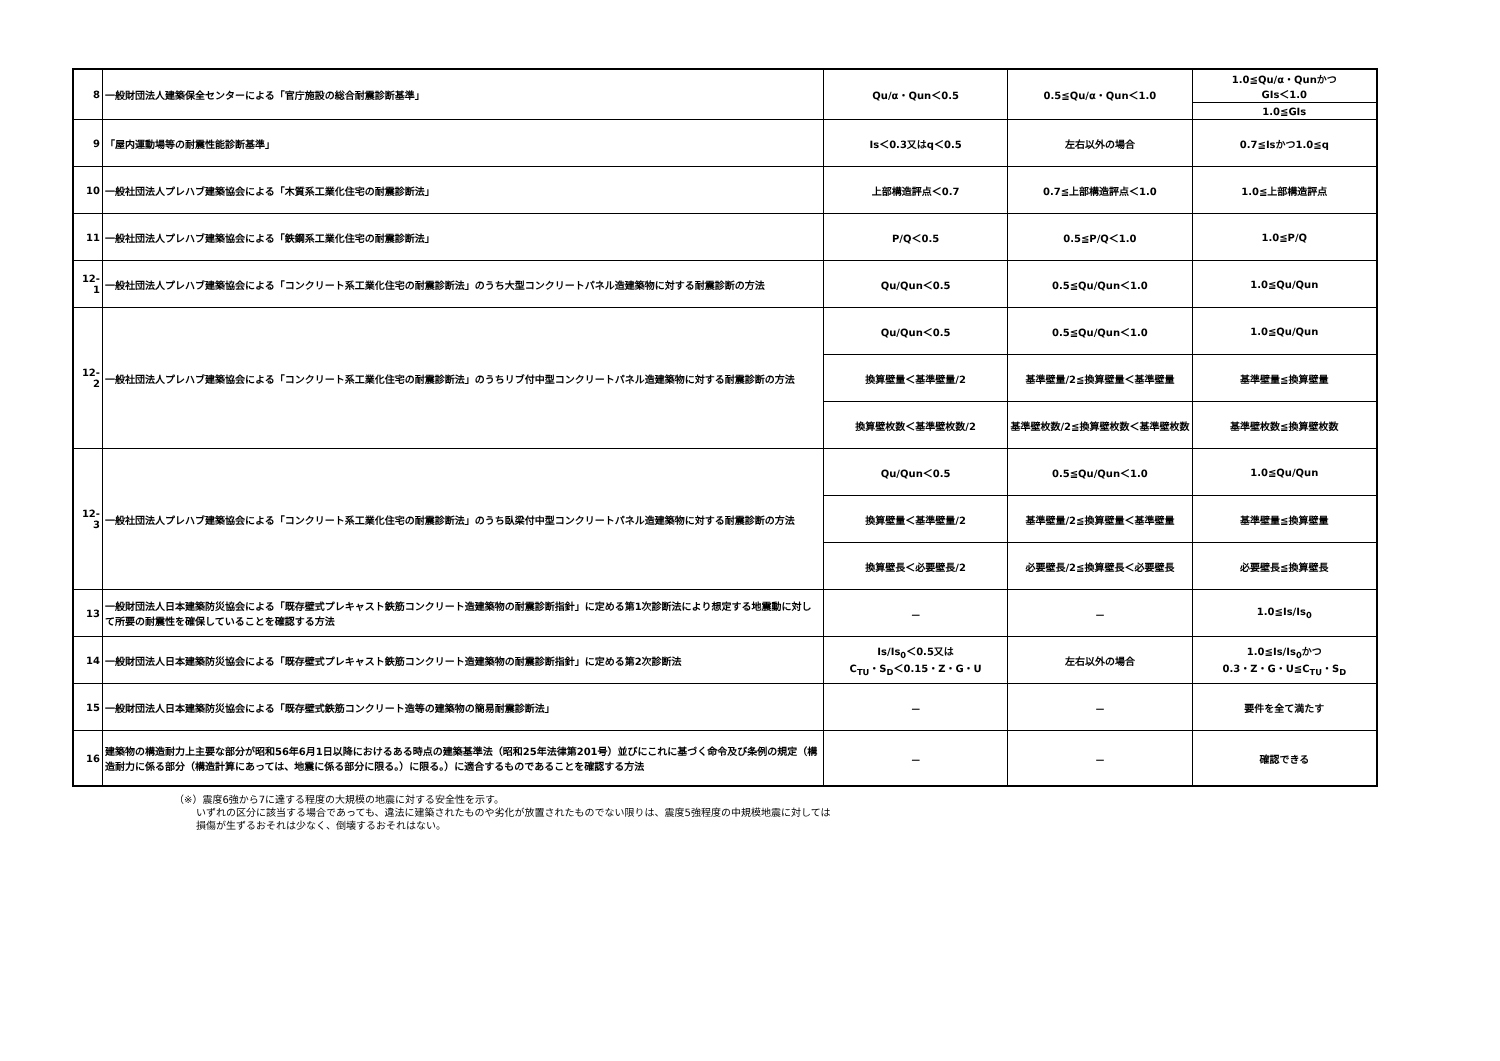| 8 | 一般財団法人建築保全センターによる「官庁施設の総合耐震診断基準」 | Qu/α・Qun＜0.5 | 0.5≦Qu/α・Qun＜1.0 | 1.0≦Qu/α・Qunかつ GIs＜1.0 |
| | | | | 1.0≦GIs |
| 9 | 「屋内運動場等の耐震性能診断基準」 | Is＜0.3又はq＜0.5 | 左右以外の場合 | 0.7≦Isかつ1.0≦q |
| 10 | 一般社団法人プレハブ建築協会による「木質系工業化住宅の耐震診断法」 | 上部構造評点＜0.7 | 0.7≦上部構造評点＜1.0 | 1.0≦上部構造評点 |
| 11 | 一般社団法人プレハブ建築協会による「鉄鋼系工業化住宅の耐震診断法」 | P/Q＜0.5 | 0.5≦P/Q＜1.0 | 1.0≦P/Q |
| 12-1 | 一般社団法人プレハブ建築協会による「コンクリート系工業化住宅の耐震診断法」のうち大型コンクリートパネル造建築物に対する耐震診断の方法 | Qu/Qun＜0.5 | 0.5≦Qu/Qun＜1.0 | 1.0≦Qu/Qun |
| 12-2 | 一般社団法人プレハブ建築協会による「コンクリート系工業化住宅の耐震診断法」のうちリブ付中型コンクリートパネル造建築物に対する耐震診断の方法 | Qu/Qun＜0.5 | 0.5≦Qu/Qun＜1.0 | 1.0≦Qu/Qun |
| | | 換算壁量＜基準壁量/2 | 基準壁量/2≦換算壁量＜基準壁量 | 基準壁量≦換算壁量 |
| | | 換算壁枚数＜基準壁枚数/2 | 基準壁枚数/2≦換算壁枚数＜基準壁枚数 | 基準壁枚数≦換算壁枚数 |
| 12-3 | 一般社団法人プレハブ建築協会による「コンクリート系工業化住宅の耐震診断法」のうち臥梁付中型コンクリートパネル造建築物に対する耐震診断の方法 | Qu/Qun＜0.5 | 0.5≦Qu/Qun＜1.0 | 1.0≦Qu/Qun |
| | | 換算壁量＜基準壁量/2 | 基準壁量/2≦換算壁量＜基準壁量 | 基準壁量≦換算壁量 |
| | | 換算壁長＜必要壁長/2 | 必要壁長/2≦換算壁長＜必要壁長 | 必要壁長≦換算壁長 |
| 13 | 一般財団法人日本建築防災協会による「既存壁式プレキャスト鉄筋コンクリート造建築物の耐震診断指針」に定める第1次診断法により想定する地震動に対して所要の耐震性を確保していることを確認する方法 | － | － | 1.0≦Is/Is<sub>0</sub> |
| 14 | 一般財団法人日本建築防災協会による「既存壁式プレキャスト鉄筋コンクリート造建築物の耐震診断指針」に定める第2次診断法 | Is/Is<sub>0</sub>＜0.5又は C<sub>TU</sub>・S<sub>D</sub>＜0.15・Z・G・U | 左右以外の場合 | 1.0≦Is/Is<sub>0</sub>かつ 0.3・Z・G・U≦C<sub>TU</sub>・S<sub>D</sub> |
| 15 | 一般財団法人日本建築防災協会による「既存壁式鉄筋コンクリート造等の建築物の簡易耐震診断法」 | － | － | 要件を全て満たす |
| 16 | 建築物の構造耐力上主要な部分が昭和56年6月1日以降におけるある時点の建築基準法（昭和25年法律第201号）並びにこれに基づく命令及び条例の規定（構造耐力に係る部分（構造計算にあっては、地震に係る部分に限る。）に限る。）に適合するものであることを確認する方法 | － | － | 確認できる |
（※）震度6強から7に達する程度の大規模の地震に対する安全性を示す。
いずれの区分に該当する場合であっても、違法に建築されたものや劣化が放置されたものでない限りは、震度5強程度の中規模地震に対しては
損傷が生ずるおそれは少なく、倒壊するおそれはない。